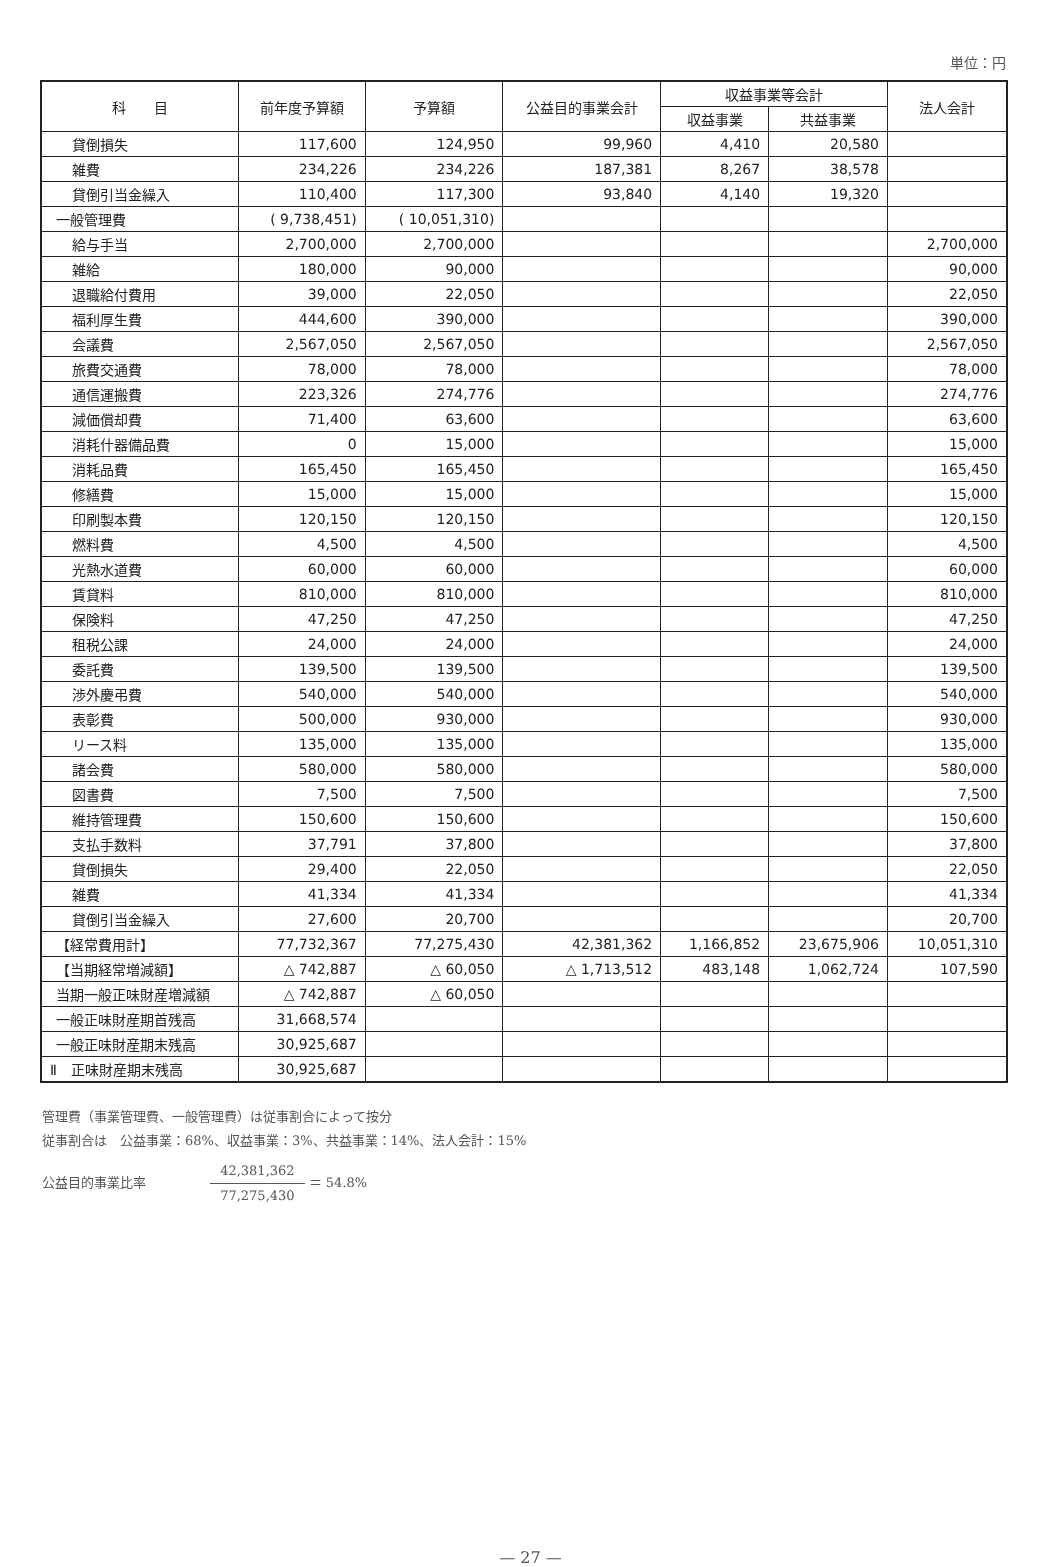単位：円
| 科 目 | 前年度予算額 | 予算額 | 公益目的事業会計 | 収益事業等会計 | | 法人会計 |
| --- | --- | --- | --- | --- | --- | --- |
| | | | | 収益事業 | 共益事業 | |
| 貸倒損失 | 117,600 | 124,950 | 99,960 | 4,410 | 20,580 | |
| 雑費 | 234,226 | 234,226 | 187,381 | 8,267 | 38,578 | |
| 貸倒引当金繰入 | 110,400 | 117,300 | 93,840 | 4,140 | 19,320 | |
| 一般管理費 | ( 9,738,451) | ( 10,051,310) | | | | |
| 給与手当 | 2,700,000 | 2,700,000 | | | | 2,700,000 |
| 雑給 | 180,000 | 90,000 | | | | 90,000 |
| 退職給付費用 | 39,000 | 22,050 | | | | 22,050 |
| 福利厚生費 | 444,600 | 390,000 | | | | 390,000 |
| 会議費 | 2,567,050 | 2,567,050 | | | | 2,567,050 |
| 旅費交通費 | 78,000 | 78,000 | | | | 78,000 |
| 通信運搬費 | 223,326 | 274,776 | | | | 274,776 |
| 減価償却費 | 71,400 | 63,600 | | | | 63,600 |
| 消耗什器備品費 | 0 | 15,000 | | | | 15,000 |
| 消耗品費 | 165,450 | 165,450 | | | | 165,450 |
| 修繕費 | 15,000 | 15,000 | | | | 15,000 |
| 印刷製本費 | 120,150 | 120,150 | | | | 120,150 |
| 燃料費 | 4,500 | 4,500 | | | | 4,500 |
| 光熱水道費 | 60,000 | 60,000 | | | | 60,000 |
| 賃貸料 | 810,000 | 810,000 | | | | 810,000 |
| 保険料 | 47,250 | 47,250 | | | | 47,250 |
| 租税公課 | 24,000 | 24,000 | | | | 24,000 |
| 委託費 | 139,500 | 139,500 | | | | 139,500 |
| 渉外慶弔費 | 540,000 | 540,000 | | | | 540,000 |
| 表彰費 | 500,000 | 930,000 | | | | 930,000 |
| リース料 | 135,000 | 135,000 | | | | 135,000 |
| 諸会費 | 580,000 | 580,000 | | | | 580,000 |
| 図書費 | 7,500 | 7,500 | | | | 7,500 |
| 維持管理費 | 150,600 | 150,600 | | | | 150,600 |
| 支払手数料 | 37,791 | 37,800 | | | | 37,800 |
| 貸倒損失 | 29,400 | 22,050 | | | | 22,050 |
| 雑費 | 41,334 | 41,334 | | | | 41,334 |
| 貸倒引当金繰入 | 27,600 | 20,700 | | | | 20,700 |
| 【経常費用計】 | 77,732,367 | 77,275,430 | 42,381,362 | 1,166,852 | 23,675,906 | 10,051,310 |
| 【当期経常増減額】 | △ 742,887 | △ 60,050 | △ 1,713,512 | 483,148 | 1,062,724 | 107,590 |
| 当期一般正味財産増減額 | △ 742,887 | △ 60,050 | | | | |
| 一般正味財産期首残高 | 31,668,574 | | | | | |
| 一般正味財産期末残高 | 30,925,687 | | | | | |
| Ⅱ 正味財産期末残高 | 30,925,687 | | | | | |
管理費（事業管理費、一般管理費）は従事割合によって按分
従事割合は　公益事業：68%、収益事業：3%、共益事業：14%、法人会計：15%
公益目的事業比率 42,381,362 77,275,430 ＝ 54.8%
— 27 —